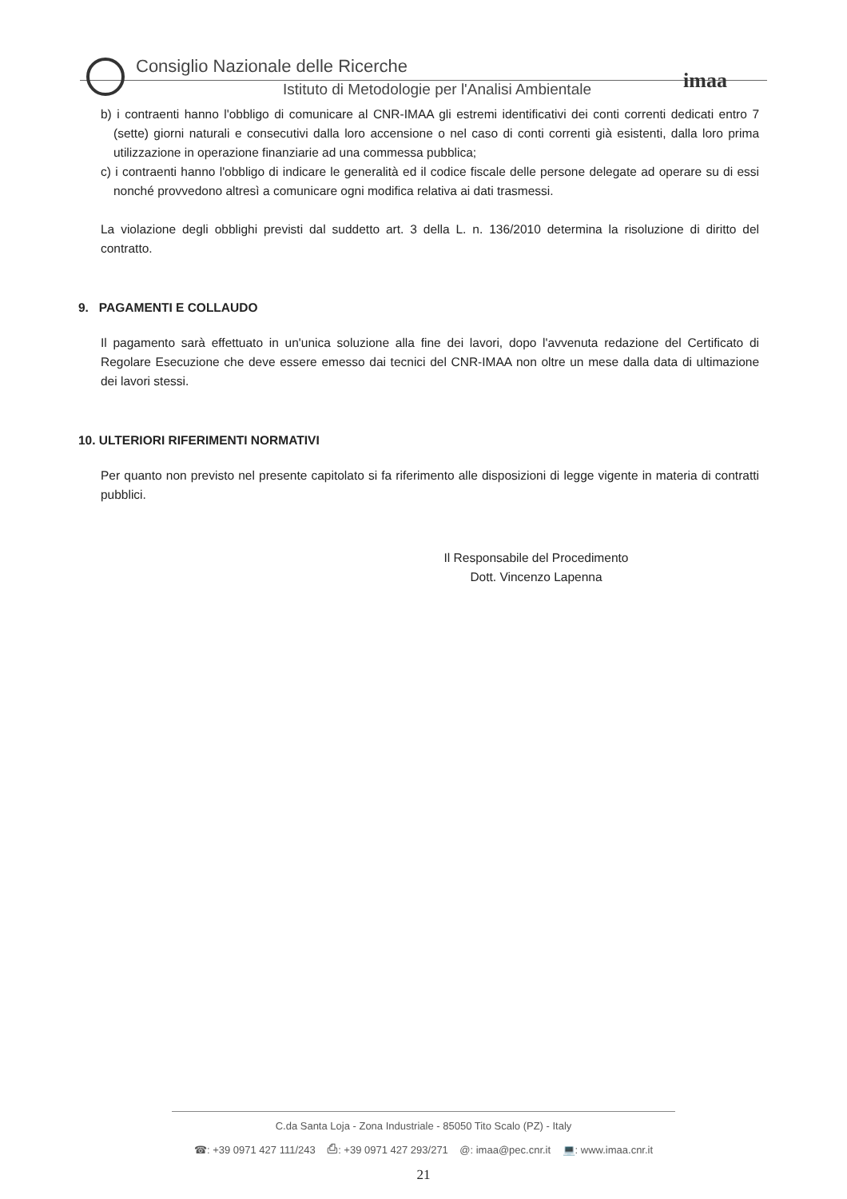imaa
Consiglio Nazionale delle Ricerche
Istituto di Metodologie per l'Analisi Ambientale
b) i contraenti hanno l'obbligo di comunicare al CNR-IMAA gli estremi identificativi dei conti correnti dedicati entro 7 (sette) giorni naturali e consecutivi dalla loro accensione o nel caso di conti correnti già esistenti, dalla loro prima utilizzazione in operazione finanziarie ad una commessa pubblica;
c) i contraenti hanno l'obbligo di indicare le generalità ed il codice fiscale delle persone delegate ad operare su di essi nonché provvedono altresì a comunicare ogni modifica relativa ai dati trasmessi.
La violazione degli obblighi previsti dal suddetto art. 3 della L. n. 136/2010 determina la risoluzione di diritto del contratto.
9. PAGAMENTI E COLLAUDO
Il pagamento sarà effettuato in un'unica soluzione alla fine dei lavori, dopo l'avvenuta redazione del Certificato di Regolare Esecuzione che deve essere emesso dai tecnici del CNR-IMAA non oltre un mese dalla data di ultimazione dei lavori stessi.
10. ULTERIORI RIFERIMENTI NORMATIVI
Per quanto non previsto nel presente capitolato si fa riferimento alle disposizioni di legge vigente in materia di contratti pubblici.
Il Responsabile del Procedimento
Dott. Vincenzo Lapenna
C.da Santa Loja - Zona Industriale - 85050 Tito Scalo (PZ) - Italy
☎: +39 0971 427 111/243 ⎙: +39 0971 427 293/271 @: imaa@pec.cnr.it 💻: www.imaa.cnr.it
21